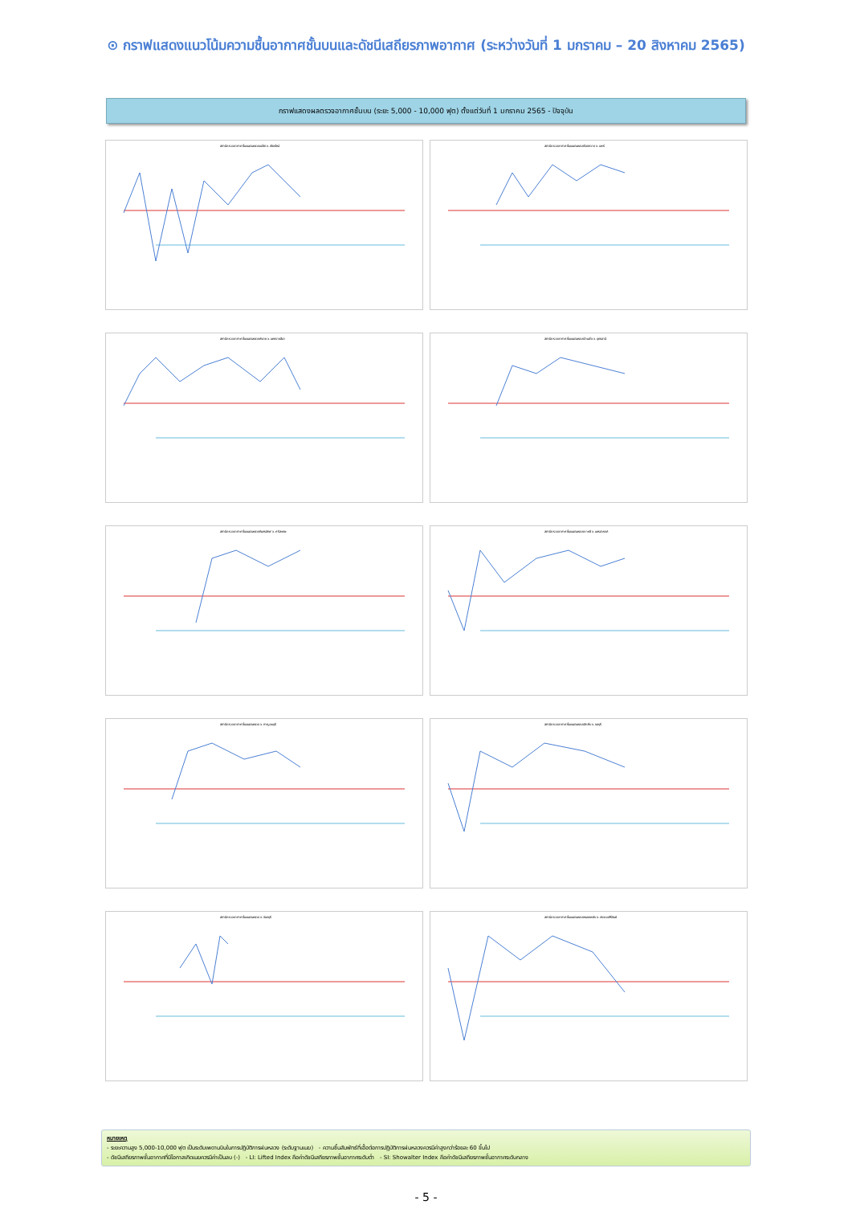⊙ กราฟแสดงแนวโน้มความชื้นอากาศชั้นบนและดัชนีเสถียรภาพอากาศ (ระหว่างวันที่ 1 มกราคม – 20 สิงหาคม 2565)
กราฟแสดงผลตรวจอากาศชั้นบน (ระยะ 5,000 - 10,000 ฟุต) ตั้งแต่วันที่ 1 มกราคม 2565 - ปัจจุบัน
สถานีตรวจอากาศชั้นบนฝนหลวงแม่งัด จ.เชียงใหม่
สถานีตรวจอากาศชั้นบนฝนหลวงร้องกวาง จ.แพร่
สถานีตรวจอากาศชั้นบนฝนหลวงพิมาย จ.นครราชสีมา
สถานีตรวจอากาศชั้นบนฝนหลวงบ้านผือ จ.อุดรธานี
สถานีตรวจอากาศชั้นบนฝนหลวงกันทรลักษ์ จ.ศรีสะเกษ
สถานีตรวจอากาศชั้นบนฝนหลวงตาคลี จ.นครสวรรค์
สถานีตรวจอากาศชั้นบนฝนหลวง จ.กาญจนบุรี
สถานีตรวจอากาศชั้นบนฝนหลวงสัตหีบ จ.ชลบุรี
สถานีตรวจอากาศชั้นบนฝนหลวง จ.จันทบุรี
สถานีตรวจอากาศชั้นบนฝนหลวงหนองพลับ จ.ประจวบคีรีขันธ์
หมายเหตุ
- ระยะความสูง 5,000-10,000 ฟุต เป็นระดับเพดานบินในการปฏิบัติการฝนหลวง (ระดับฐานเมฆ) - ความชื้นสัมพัทธ์ที่เอื้อต่อการปฏิบัติการฝนหลวงควรมีค่าสูงกว่าร้อยละ 60 ขึ้นไป
- ดัชนีเสถียรภาพชั้นอากาศที่มีโอกาสเกิดเมฆควรมีค่าเป็นลบ (-) - LI: Lifted Index คือค่าดัชนีเสถียรภาพชั้นอากาศระดับต่ำ - SI: Showalter Index คือค่าดัชนีเสถียรภาพชั้นอากาศระดับกลาง
- 5 -